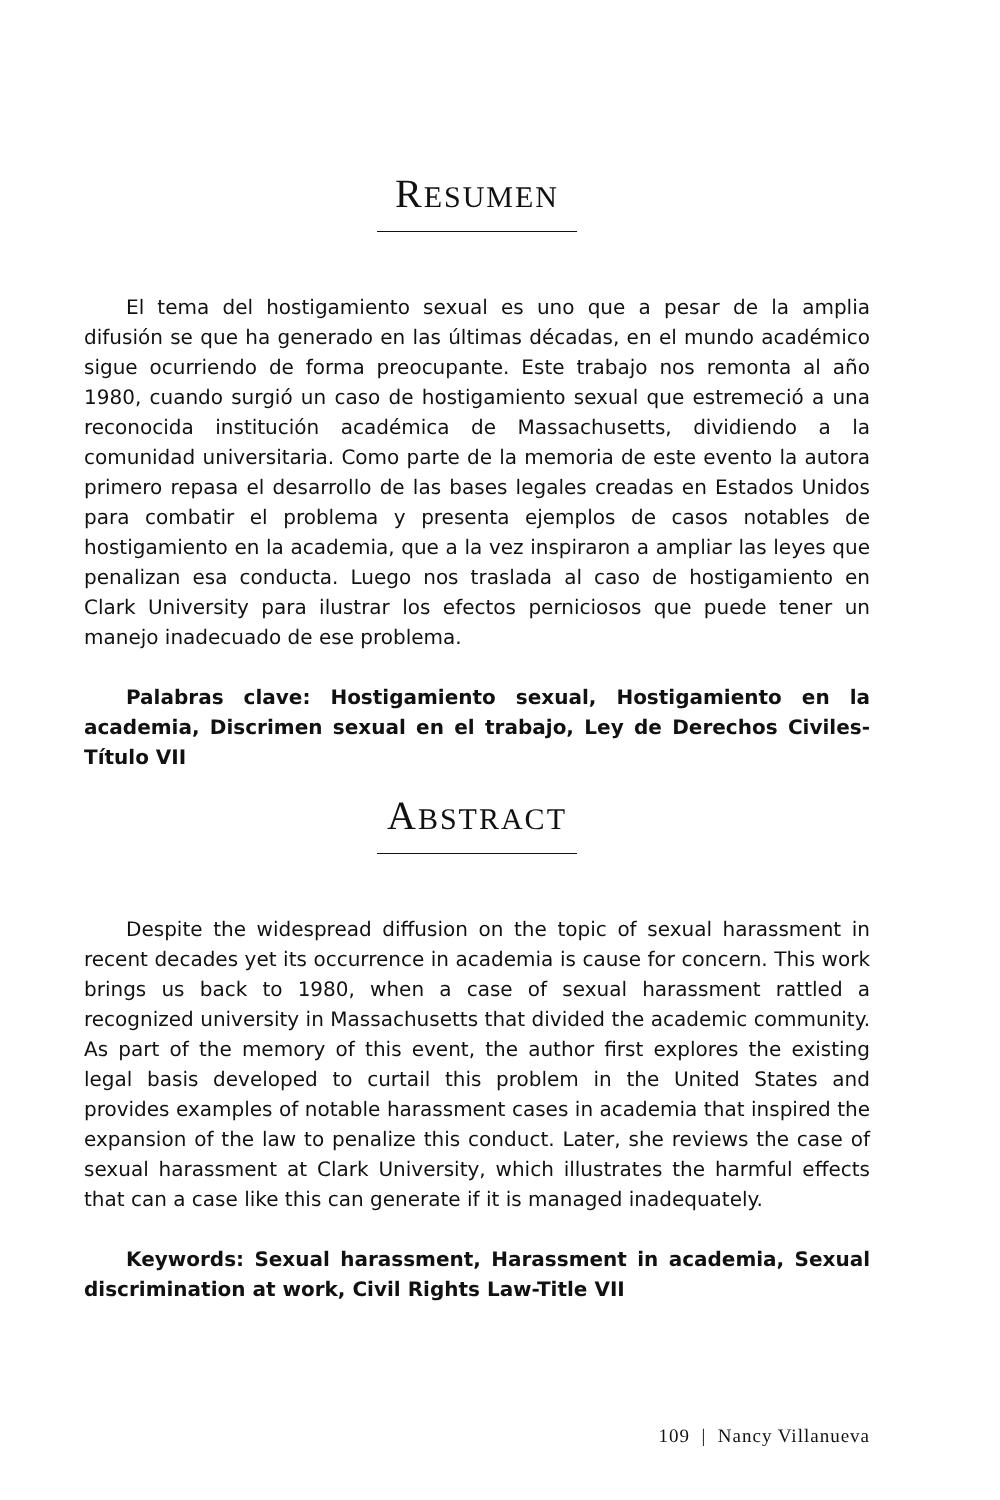RESUMEN
El tema del hostigamiento sexual es uno que a pesar de la amplia difusión se que ha generado en las últimas décadas, en el mundo académico sigue ocurriendo de forma preocupante. Este trabajo nos remonta al año 1980, cuando surgió un caso de hostigamiento sexual que estremeció a una reconocida institución académica de Massachusetts, dividiendo a la comunidad universitaria. Como parte de la memoria de este evento la autora primero repasa el desarrollo de las bases legales creadas en Estados Unidos para combatir el problema y presenta ejemplos de casos notables de hostigamiento en la academia, que a la vez inspiraron a ampliar las leyes que penalizan esa conducta. Luego nos traslada al caso de hostigamiento en Clark University para ilustrar los efectos perniciosos que puede tener un manejo inadecuado de ese problema.
Palabras clave: Hostigamiento sexual, Hostigamiento en la academia, Discrimen sexual en el trabajo, Ley de Derechos Civiles-Título VII
ABSTRACT
Despite the widespread diffusion on the topic of sexual harassment in recent decades yet its occurrence in academia is cause for concern. This work brings us back to 1980, when a case of sexual harassment rattled a recognized university in Massachusetts that divided the academic community. As part of the memory of this event, the author first explores the existing legal basis developed to curtail this problem in the United States and provides examples of notable harassment cases in academia that inspired the expansion of the law to penalize this conduct. Later, she reviews the case of sexual harassment at Clark University, which illustrates the harmful effects that can a case like this can generate if it is managed inadequately.
Keywords: Sexual harassment, Harassment in academia, Sexual discrimination at work, Civil Rights Law-Title VII
109 | Nancy Villanueva